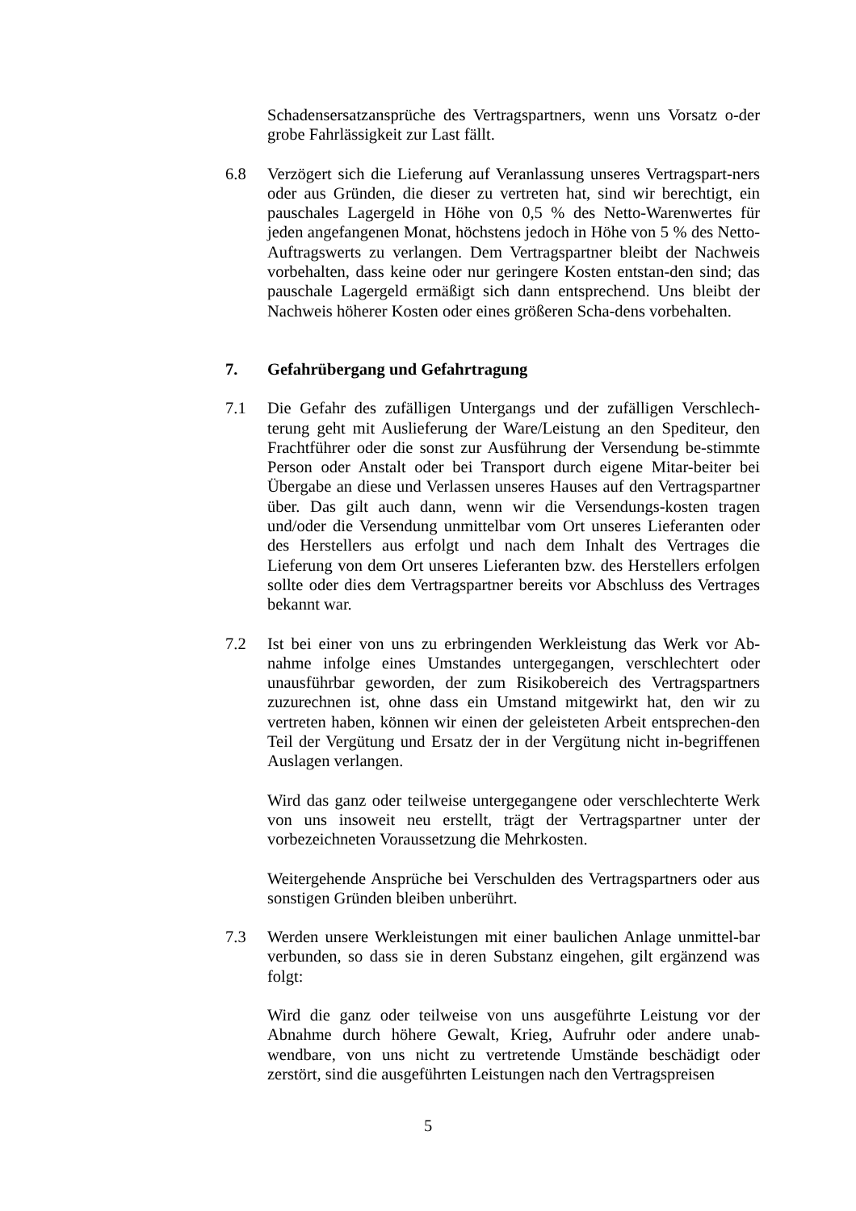Schadensersatzansprüche des Vertragspartners, wenn uns Vorsatz o-der grobe Fahrlässigkeit zur Last fällt.
6.8 Verzögert sich die Lieferung auf Veranlassung unseres Vertragspart-ners oder aus Gründen, die dieser zu vertreten hat, sind wir berechtigt, ein pauschales Lagergeld in Höhe von 0,5 % des Netto-Warenwertes für jeden angefangenen Monat, höchstens jedoch in Höhe von 5 % des Netto-Auftragswerts zu verlangen. Dem Vertragspartner bleibt der Nachweis vorbehalten, dass keine oder nur geringere Kosten entstan-den sind; das pauschale Lagergeld ermäßigt sich dann entsprechend. Uns bleibt der Nachweis höherer Kosten oder eines größeren Scha-dens vorbehalten.
7. Gefahrübergang und Gefahrtragung
7.1 Die Gefahr des zufälligen Untergangs und der zufälligen Verschlech-terung geht mit Auslieferung der Ware/Leistung an den Spediteur, den Frachtführer oder die sonst zur Ausführung der Versendung be-stimmte Person oder Anstalt oder bei Transport durch eigene Mitar-beiter bei Übergabe an diese und Verlassen unseres Hauses auf den Vertragspartner über. Das gilt auch dann, wenn wir die Versendungs-kosten tragen und/oder die Versendung unmittelbar vom Ort unseres Lieferanten oder des Herstellers aus erfolgt und nach dem Inhalt des Vertrages die Lieferung von dem Ort unseres Lieferanten bzw. des Herstellers erfolgen sollte oder dies dem Vertragspartner bereits vor Abschluss des Vertrages bekannt war.
7.2 Ist bei einer von uns zu erbringenden Werkleistung das Werk vor Ab-nahme infolge eines Umstandes untergegangen, verschlechtert oder unausführbar geworden, der zum Risikobereich des Vertragspartners zuzurechnen ist, ohne dass ein Umstand mitgewirkt hat, den wir zu vertreten haben, können wir einen der geleisteten Arbeit entsprechen-den Teil der Vergütung und Ersatz der in der Vergütung nicht in-begriffenen Auslagen verlangen.
Wird das ganz oder teilweise untergegangene oder verschlechterte Werk von uns insoweit neu erstellt, trägt der Vertragspartner unter der vorbezeichneten Voraussetzung die Mehrkosten.
Weitergehende Ansprüche bei Verschulden des Vertragspartners oder aus sonstigen Gründen bleiben unberührt.
7.3 Werden unsere Werkleistungen mit einer baulichen Anlage unmittel-bar verbunden, so dass sie in deren Substanz eingehen, gilt ergänzend was folgt:
Wird die ganz oder teilweise von uns ausgeführte Leistung vor der Abnahme durch höhere Gewalt, Krieg, Aufruhr oder andere unab-wendbare, von uns nicht zu vertretende Umstände beschädigt oder zerstört, sind die ausgeführten Leistungen nach den Vertragspreisen
5